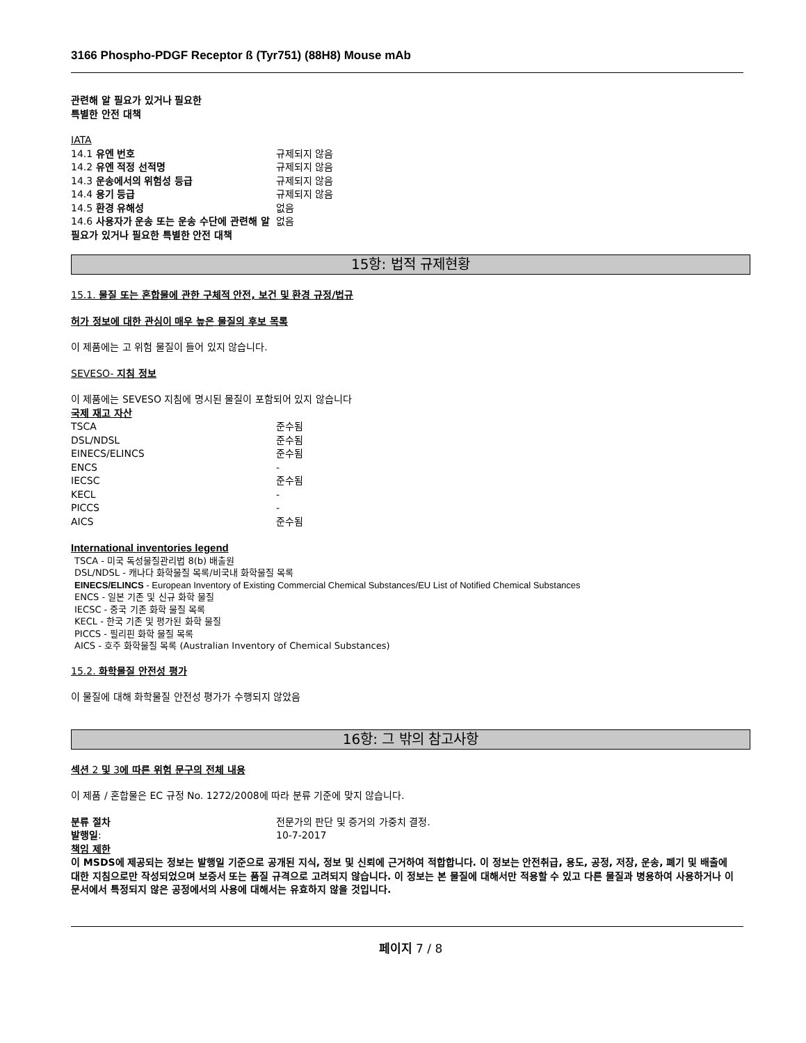3166 Phospho-PDGF Receptor ß (Tyr751) (88H8) Mouse mAb
관련해 알 필요가 있거나 필요한
특별한 안전 대책
IATA
| 14.1 유엔 번호 | 규제되지 않음 |
| 14.2 유엔 적정 선적명 | 규제되지 않음 |
| 14.3 운송에서의 위험성 등급 | 규제되지 않음 |
| 14.4 용기 등급 | 규제되지 않음 |
| 14.5 환경 유해성 | 없음 |
| 14.6 사용자가 운송 또는 운송 수단에 관련해 알 필요가 있거나 필요한 특별한 안전 대책 | 없음 |
15항: 법적 규제현황
15.1. 물질 또는 혼합물에 관한 구체적 안전, 보건 및 환경 규정/법규
허가 정보에 대한 관심이 매우 높은 물질의 후보 목록
이 제품에는 고 위험 물질이 들어 있지 않습니다.
SEVESO- 지침 정보
이 제품에는 SEVESO 지침에 명시된 물질이 포함되어 있지 않습니다
국제 재고 자산
| TSCA | 준수됨 |
| DSL/NDSL | 준수됨 |
| EINECS/ELINCS | 준수됨 |
| ENCS | - |
| IECSC | 준수됨 |
| KECL | - |
| PICCS | - |
| AICS | 준수됨 |
International inventories legend
TSCA - 미국 독성물질관리법 8(b) 배출원
DSL/NDSL - 캐나다 화학물질 목록/비국내 화학물질 목록
EINECS/ELINCS - European Inventory of Existing Commercial Chemical Substances/EU List of Notified Chemical Substances
ENCS - 일본 기존 및 신규 화학 물질
IECSC - 중국 기존 화학 물질 목록
KECL - 한국 기존 및 평가된 화학 물질
PICCS - 필리핀 화학 물질 목록
AICS - 호주 화학물질 목록 (Australian Inventory of Chemical Substances)
15.2. 화학물질 안전성 평가
이 물질에 대해 화학물질 안전성 평가가 수행되지 않았음
16항: 그 밖의 참고사항
섹션 2 및 3에 따른 위험 문구의 전체 내용
이 제품 / 혼합물은 EC 규정 No. 1272/2008에 따라 분류 기준에 맞지 않습니다.
| 분류 절차 | 전문가의 판단 및 증거의 가중치 결정. |
| 발행일 : | 10-7-2017 |
책임 제한
이 MSDS에 제공되는 정보는 발행일 기준으로 공개된 지식, 정보 및 신뢰에 근거하여 적합합니다. 이 정보는 안전취급, 용도, 공정, 저장, 운송, 폐기 및 배출에 대한 지침으로만 작성되었으며 보증서 또는 품질 규격으로 고려되지 않습니다. 이 정보는 본 물질에 대해서만 적용할 수 있고 다른 물질과 병용하여 사용하거나 이 문서에서 특정되지 않은 공정에서의 사용에 대해서는 유효하지 않을 것입니다.
페이지 7 / 8